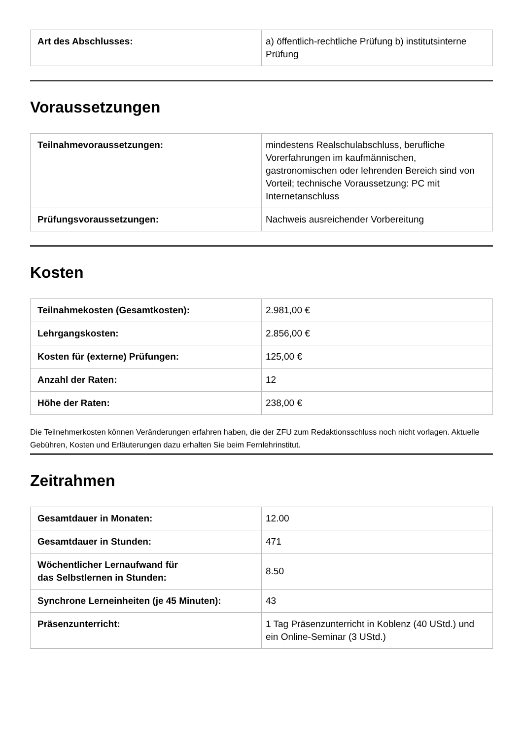| Art des Abschlusses: | a) öffentlich-rechtliche Prüfung b) institutsinterne Prüfung |
Voraussetzungen
| Teilnahmevoraussetzungen: | mindestens Realschulabschluss, berufliche Vorerfahrungen im kaufmännischen, gastronomischen oder lehrenden Bereich sind von Vorteil; technische Voraussetzung: PC mit Internetanschluss |
| Prüfungsvoraussetzungen: | Nachweis ausreichender Vorbereitung |
Kosten
| Teilnahmekosten (Gesamtkosten): | 2.981,00 € |
| Lehrgangskosten: | 2.856,00 € |
| Kosten für (externe) Prüfungen: | 125,00 € |
| Anzahl der Raten: | 12 |
| Höhe der Raten: | 238,00 € |
Die Teilnehmerkosten können Veränderungen erfahren haben, die der ZFU zum Redaktionsschluss noch nicht vorlagen. Aktuelle Gebühren, Kosten und Erläuterungen dazu erhalten Sie beim Fernlehrinstitut.
Zeitrahmen
| Gesamtdauer in Monaten: | 12.00 |
| Gesamtdauer in Stunden: | 471 |
| Wöchentlicher Lernaufwand für das Selbstlernen in Stunden: | 8.50 |
| Synchrone Lerneinheiten (je 45 Minuten): | 43 |
| Präsenzunterricht: | 1 Tag Präsenzunterricht in Koblenz (40 UStd.) und ein Online-Seminar (3 UStd.) |